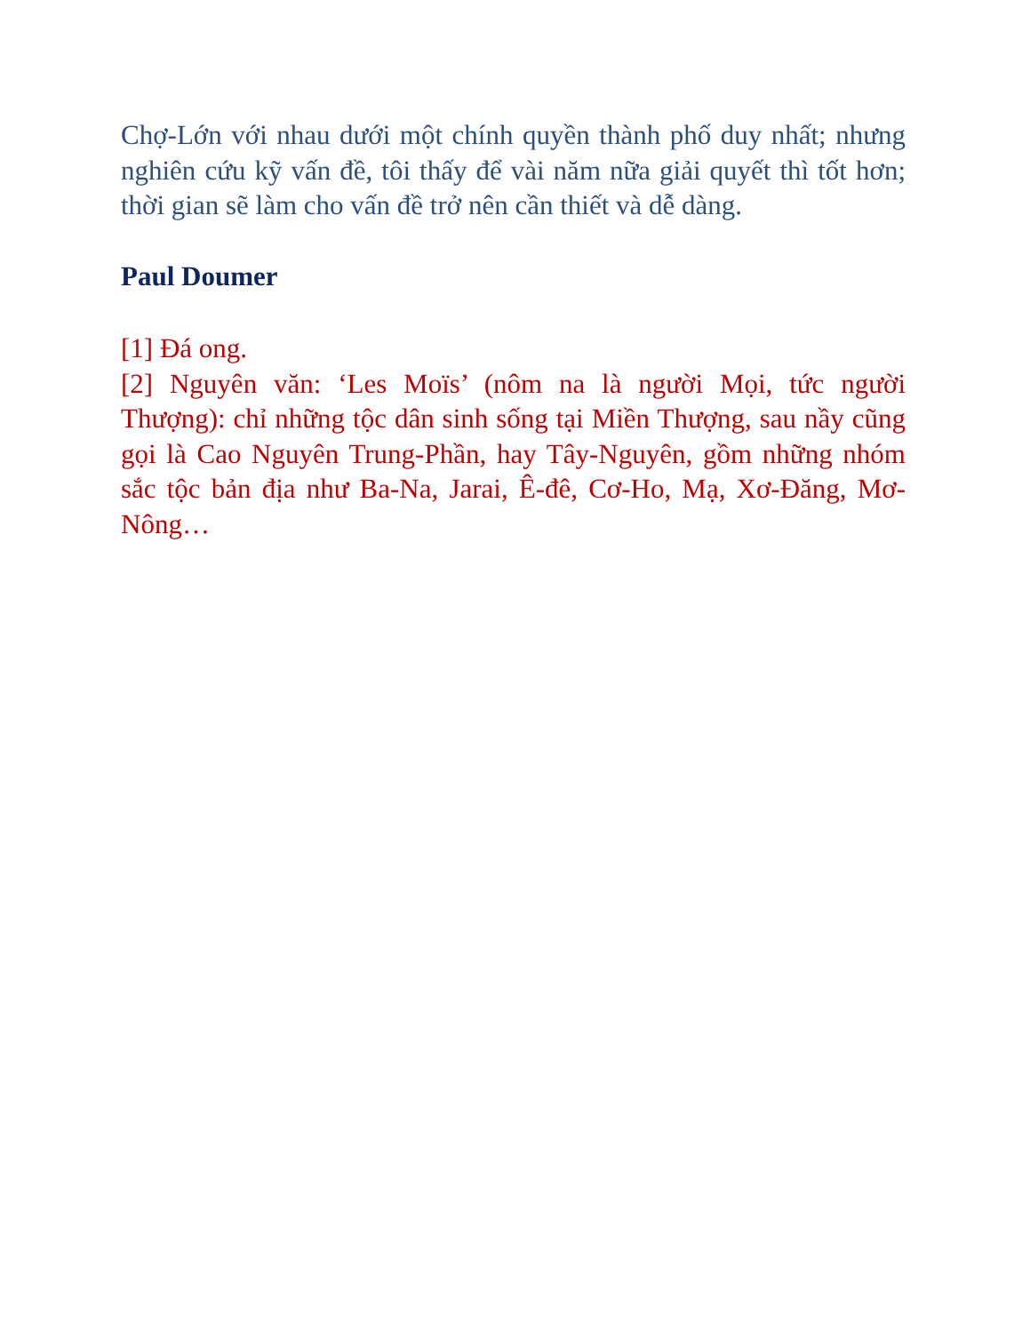Chợ-Lớn với nhau dưới một chính quyền thành phố duy nhất; nhưng nghiên cứu kỹ vấn đề, tôi thấy để vài năm nữa giải quyết thì tốt hơn; thời gian sẽ làm cho vấn đề trở nên cần thiết và dễ dàng.
Paul Doumer
[1] Đá ong.
[2] Nguyên văn: ‘Les Moïs’ (nôm na là người Mọi, tức người Thượng): chỉ những tộc dân sinh sống tại Miền Thượng, sau nầy cũng gọi là Cao Nguyên Trung-Phần, hay Tây-Nguyên, gồm những nhóm sắc tộc bản địa như Ba-Na, Jarai, Ê-đê, Cơ-Ho, Mạ, Xơ-Đăng, Mơ-Nông…